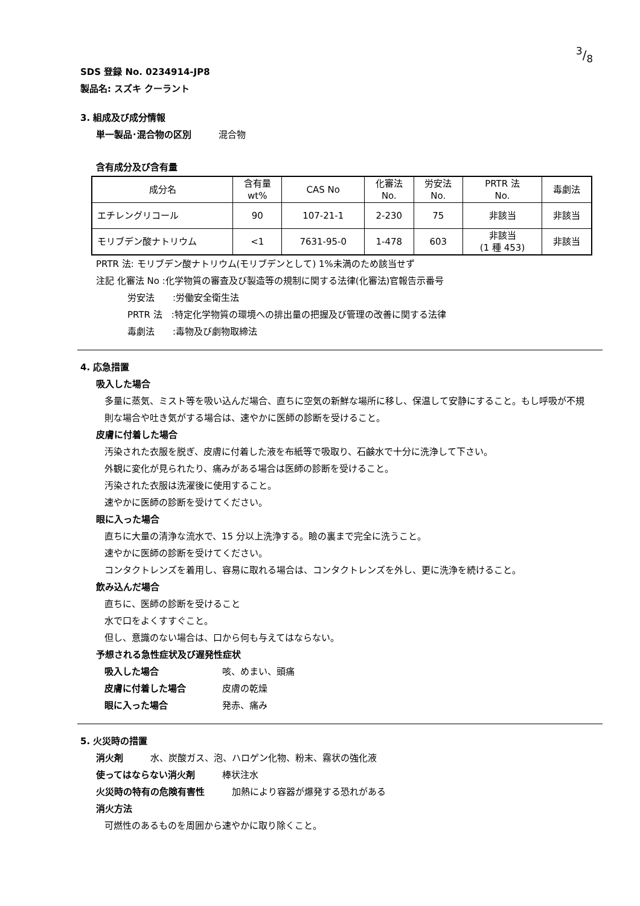3/8
SDS 登録 No. 0234914-JP8
製品名: スズキ クーラント
3. 組成及び成分情報
単一製品･混合物の区別　　　混合物
含有成分及び含有量
| 成分名 | 含有量 wt% | CAS No | 化審法 No. | 労安法 No. | PRTR 法 No. | 毒劇法 |
| エチレングリコール | 90 | 107-21-1 | 2-230 | 75 | 非該当 | 非該当 |
| モリブデン酸ナトリウム | <1 | 7631-95-0 | 1-478 | 603 | 非該当 (1 種 453) | 非該当 |
PRTR 法: モリブデン酸ナトリウム(モリブデンとして) 1%未満のため該当せず
注記 化審法 No :化学物質の審査及び製造等の規制に関する法律(化審法)官報告示番号
労安法　　:労働安全衛生法
PRTR 法　:特定化学物質の環境への排出量の把握及び管理の改善に関する法律
毒劇法　　:毒物及び劇物取締法
4. 応急措置
吸入した場合
多量に蒸気、ミスト等を吸い込んだ場合、直ちに空気の新鮮な場所に移し、保温して安静にすること。もし呼吸が不規則な場合や吐き気がする場合は、速やかに医師の診断を受けること。
皮膚に付着した場合
汚染された衣服を脱ぎ、皮膚に付着した液を布紙等で吸取り、石鹸水で十分に洗浄して下さい。
外観に変化が見られたり、痛みがある場合は医師の診断を受けること。
汚染された衣服は洗濯後に使用すること。
速やかに医師の診断を受けてください。
眼に入った場合
直ちに大量の清浄な流水で、15 分以上洗浄する。瞼の裏まで完全に洗うこと。
速やかに医師の診断を受けてください。
コンタクトレンズを着用し、容易に取れる場合は、コンタクトレンズを外し、更に洗浄を続けること。
飲み込んだ場合
直ちに、医師の診断を受けること
水で口をよくすすぐこと。
但し、意識のない場合は、口から何も与えてはならない。
予想される急性症状及び遅発性症状
吸入した場合 咳、めまい、頭痛
皮膚に付着した場合 皮膚の乾燥
眼に入った場合 発赤、痛み
5. 火災時の措置
消火剤　　　水、炭酸ガス、泡、ハロゲン化物、粉末、霧状の強化液
使ってはならない消火剤　　　棒状注水
火災時の特有の危険有害性　　　加熱により容器が爆発する恐れがある
消火方法
可燃性のあるものを周囲から速やかに取り除くこと。